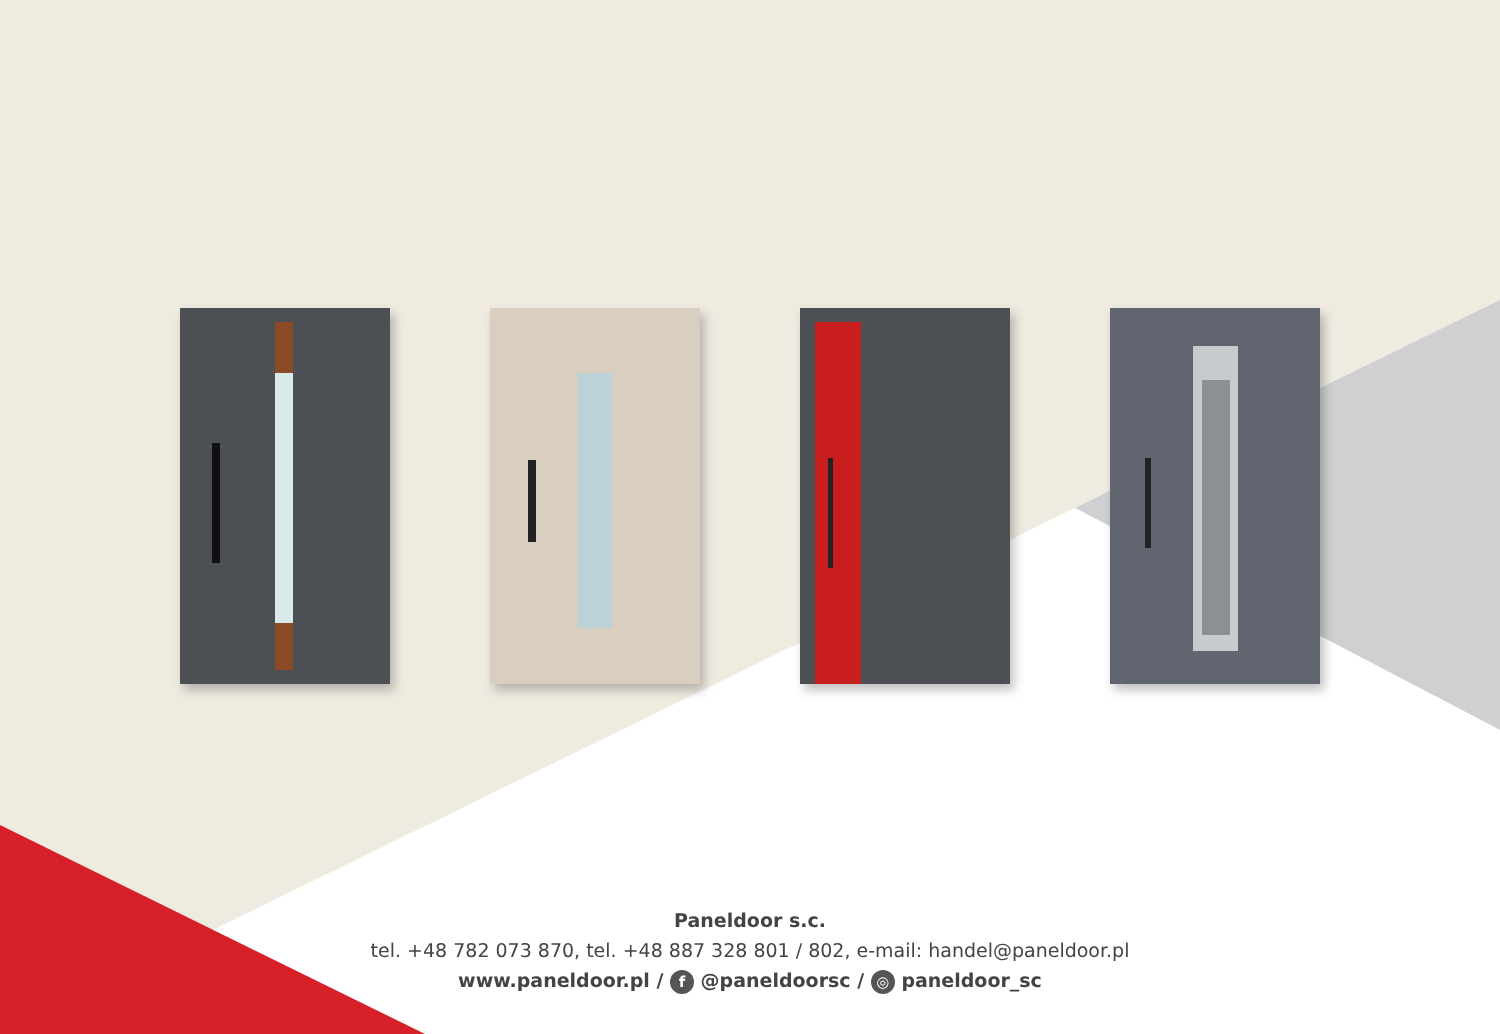Paneldoor s.c.
tel. +48 782 073 870, tel. +48 887 328 801 / 802, e-mail: handel@paneldoor.pl
www.paneldoor.pl / f @paneldoorsc / ◎ paneldoor_sc